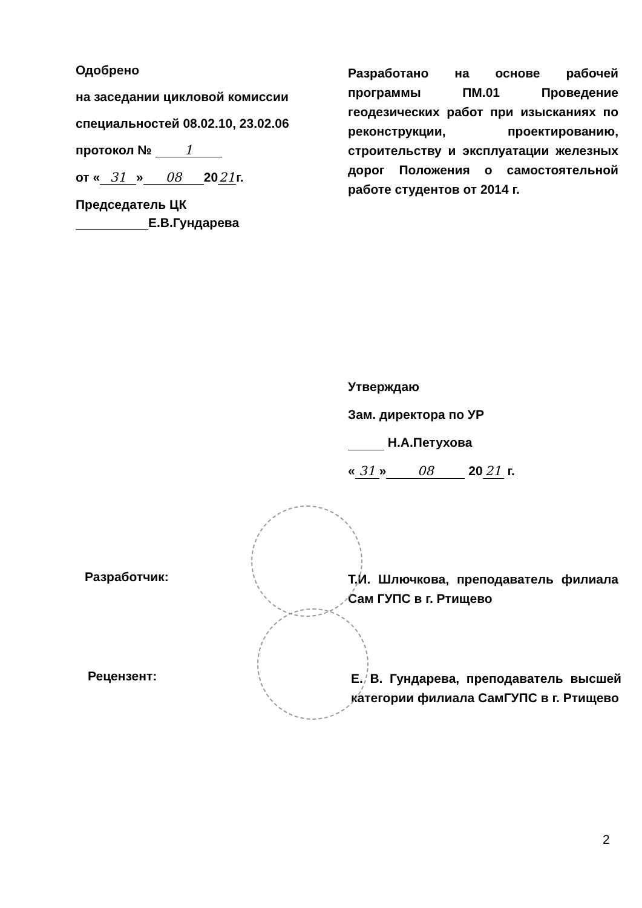Одобрено
на заседании цикловой комиссии
специальностей 08.02.10, 23.02.06
протокол № 1
от « 31 » 08 20 21 г.
Председатель ЦК
Е.В.Гундарева
Разработано на основе рабочей программы ПМ.01 Проведение геодезических работ при изысканиях по реконструкции, проектированию, строительству и эксплуатации железных дорог Положения о самостоятельной работе студентов от 2014 г.
Утверждаю
Зам. директора по УР
Н.А.Петухова
« 31 » 08 20 21 г.
Разработчик:
Т.И. Шлючкова, преподаватель филиала Сам ГУПС в г. Ртищево
Рецензент:
Е. В. Гундарева, преподаватель высшей категории филиала СамГУПС в г. Ртищево
2